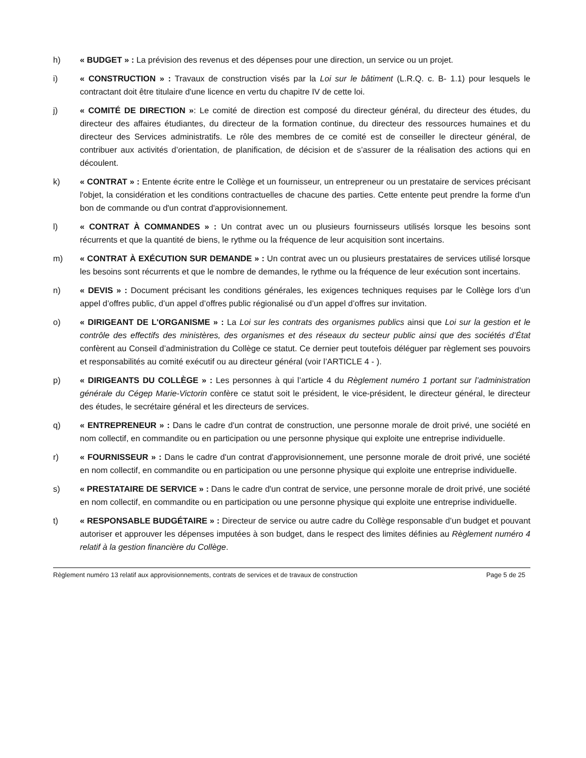h) « BUDGET » : La prévision des revenus et des dépenses pour une direction, un service ou un projet.
i) « CONSTRUCTION » : Travaux de construction visés par la Loi sur le bâtiment (L.R.Q. c. B- 1.1) pour lesquels le contractant doit être titulaire d'une licence en vertu du chapitre IV de cette loi.
j) « COMITÉ DE DIRECTION »: Le comité de direction est composé du directeur général, du directeur des études, du directeur des affaires étudiantes, du directeur de la formation continue, du directeur des ressources humaines et du directeur des Services administratifs. Le rôle des membres de ce comité est de conseiller le directeur général, de contribuer aux activités d’orientation, de planification, de décision et de s’assurer de la réalisation des actions qui en découlent.
k) « CONTRAT » : Entente écrite entre le Collège et un fournisseur, un entrepreneur ou un prestataire de services précisant l'objet, la considération et les conditions contractuelles de chacune des parties. Cette entente peut prendre la forme d'un bon de commande ou d'un contrat d'approvisionnement.
l) « CONTRAT À COMMANDES » : Un contrat avec un ou plusieurs fournisseurs utilisés lorsque les besoins sont récurrents et que la quantité de biens, le rythme ou la fréquence de leur acquisition sont incertains.
m) « CONTRAT À EXÉCUTION SUR DEMANDE » : Un contrat avec un ou plusieurs prestataires de services utilisé lorsque les besoins sont récurrents et que le nombre de demandes, le rythme ou la fréquence de leur exécution sont incertains.
n) « DEVIS » : Document précisant les conditions générales, les exigences techniques requises par le Collège lors d’un appel d’offres public, d’un appel d’offres public régionalisé ou d’un appel d’offres sur invitation.
o) « DIRIGEANT DE L'ORGANISME » : La Loi sur les contrats des organismes publics ainsi que Loi sur la gestion et le contrôle des effectifs des ministères, des organismes et des réseaux du secteur public ainsi que des sociétés d’État confèrent au Conseil d’administration du Collège ce statut. Ce dernier peut toutefois déléguer par règlement ses pouvoirs et responsabilités au comité exécutif ou au directeur général (voir l’ARTICLE 4 - ).
p) « DIRIGEANTS DU COLLÈGE » : Les personnes à qui l’article 4 du Règlement numéro 1 portant sur l’administration générale du Cégep Marie-Victorin confère ce statut soit le président, le vice-président, le directeur général, le directeur des études, le secrétaire général et les directeurs de services.
q) « ENTREPRENEUR » : Dans le cadre d'un contrat de construction, une personne morale de droit privé, une société en nom collectif, en commandite ou en participation ou une personne physique qui exploite une entreprise individuelle.
r) « FOURNISSEUR » : Dans le cadre d'un contrat d'approvisionnement, une personne morale de droit privé, une société en nom collectif, en commandite ou en participation ou une personne physique qui exploite une entreprise individuelle.
s) « PRESTATAIRE DE SERVICE » : Dans le cadre d'un contrat de service, une personne morale de droit privé, une société en nom collectif, en commandite ou en participation ou une personne physique qui exploite une entreprise individuelle.
t) « RESPONSABLE BUDGÉTAIRE » : Directeur de service ou autre cadre du Collège responsable d’un budget et pouvant autoriser et approuver les dépenses imputées à son budget, dans le respect des limites définies au Règlement numéro 4 relatif à la gestion financière du Collège.
Règlement numéro 13 relatif aux approvisionnements, contrats de services et de travaux de construction Page 5 de 25